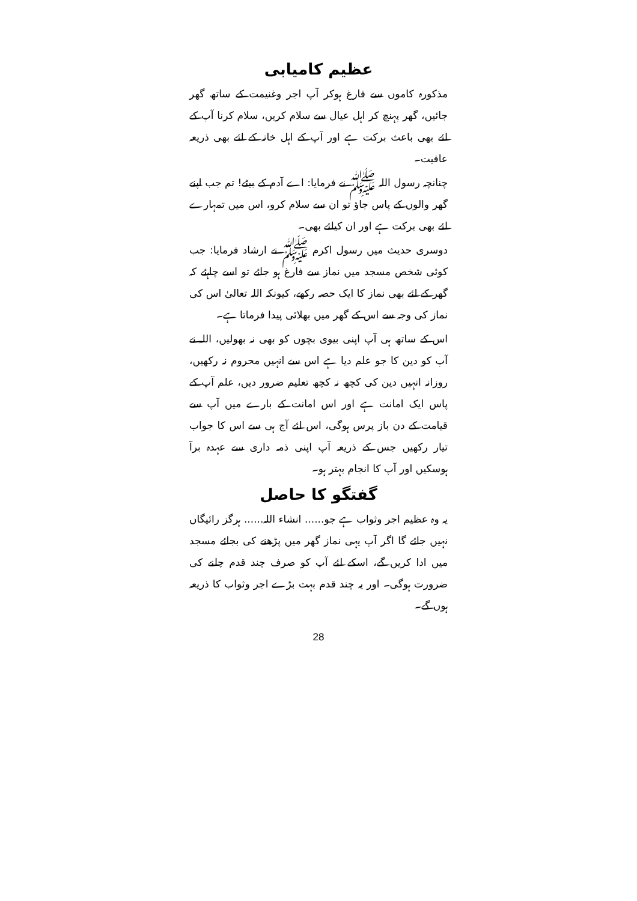عظیم کامیابی
مذکورہ کاموں سے فارغ ہوکر آپ اجر وغنیمت کے ساتھ گھر جائیں، گھر پہنچ کر اہل عیال سے سلام کریں، سلام کرنا آپ کے لئے بھی باعث برکت ہے اور آپ کے اہل خانہ کے لئے بھی ذریعہ عافیت۔
چنانچہ رسول اللہ ﷺ نے فرمایا: اے آدم کے بیٹے! تم جب اپنے گھر والوں کے پاس جاؤ تو ان سے سلام کرو، اس میں تمہارے لئے بھی برکت ہے اور ان کیلئے بھی۔
دوسری حدیث میں رسول اکرم ﷺ نے ارشاد فرمایا: جب کوئی شخص مسجد میں نماز سے فارغ ہو جائے تو اسے چاہئے کہ گھر کے لئے بھی نماز کا ایک حصہ رکھے، کیونکہ اللہ تعالیٰ اس کی نماز کی وجہ سے اس کے گھر میں بھلائی پیدا فرماتا ہے۔
اس کے ساتھ ہی آپ اپنی بیوی بچوں کو بھی نہ بھولیں، اللہ نے آپ کو دین کا جو علم دیا ہے اس سے انہیں محروم نہ رکھیں، روزانہ انہیں دین کی کچھ نہ کچھ تعلیم ضرور دیں، علم آپ کے پاس ایک امانت ہے اور اس امانت کے بارے میں آپ سے قیامت کے دن باز پرس ہوگی، اس لئے آج ہی سے اس کا جواب تیار رکھیں جس کے ذریعہ آپ اپنی ذمہ داری سے عہدہ برآ ہوسکیں اور آپ کا انجام بہتر ہو۔
گفتگو کا حاصل
یہ وہ عظیم اجر وثواب ہے جو...... انشاء اللہ...... ہرگز رائیگاں نہیں جائے گا اگر آپ یہی نماز گھر میں پڑھنے کی بجائے مسجد میں ادا کریں گے، اسکے لئے آپ کو صرف چند قدم چلنے کی ضرورت ہوگی۔ اور یہ چند قدم بہت بڑے اجر وثواب کا ذریعہ ہوں گے۔
28